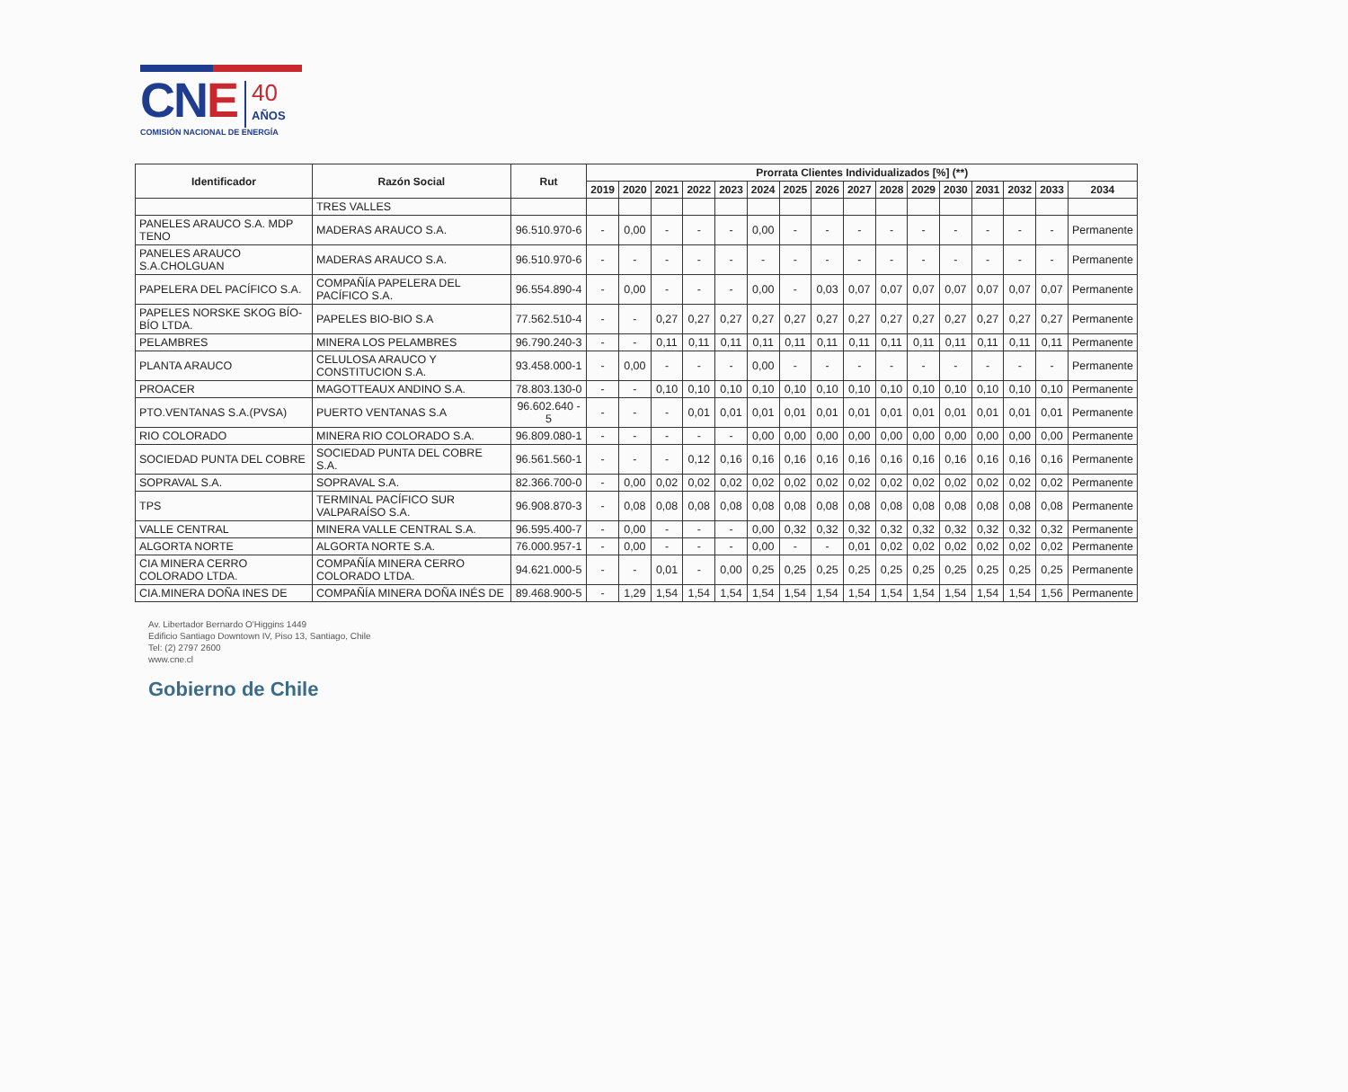CNE
40 AÑOS
COMISIÓN NACIONAL DE ENERGÍA
| Identificador | Razón Social | Rut | Prorrata Clientes Individualizados [%] (**) | | | | | | | | | | | | | | | |
| --- | --- | --- | --- | --- | --- | --- | --- | --- | --- | --- | --- | --- | --- | --- | --- | --- | --- | --- |
| | | | 2019 | 2020 | 2021 | 2022 | 2023 | 2024 | 2025 | 2026 | 2027 | 2028 | 2029 | 2030 | 2031 | 2032 | 2033 | 2034 |
| | TRES VALLES | | | | | | | | | | | | | | | | | |
| PANELES ARAUCO S.A. MDP TENO | MADERAS ARAUCO S.A. | 96.510.970-6 | - | 0,00 | - | - | - | 0,00 | - | - | - | - | - | - | - | - | - | Permanente |
| PANELES ARAUCO S.A.CHOLGUAN | MADERAS ARAUCO S.A. | 96.510.970-6 | - | - | - | - | - | - | - | - | - | - | - | - | - | - | - | Permanente |
| PAPELERA DEL PACÍFICO S.A. | COMPAÑÍA PAPELERA DEL PACÍFICO S.A. | 96.554.890-4 | - | 0,00 | - | - | - | 0,00 | - | 0,03 | 0,07 | 0,07 | 0,07 | 0,07 | 0,07 | 0,07 | 0,07 | Permanente |
| PAPELES NORSKE SKOG BÍO-BÍO LTDA. | PAPELES BIO-BIO S.A | 77.562.510-4 | - | - | 0,27 | 0,27 | 0,27 | 0,27 | 0,27 | 0,27 | 0,27 | 0,27 | 0,27 | 0,27 | 0,27 | 0,27 | 0,27 | Permanente |
| PELAMBRES | MINERA LOS PELAMBRES | 96.790.240-3 | - | - | 0,11 | 0,11 | 0,11 | 0,11 | 0,11 | 0,11 | 0,11 | 0,11 | 0,11 | 0,11 | 0,11 | 0,11 | 0,11 | Permanente |
| PLANTA ARAUCO | CELULOSA ARAUCO Y CONSTITUCION S.A. | 93.458.000-1 | - | 0,00 | - | - | - | 0,00 | - | - | - | - | - | - | - | - | - | Permanente |
| PROACER | MAGOTTEAUX ANDINO S.A. | 78.803.130-0 | - | - | 0,10 | 0,10 | 0,10 | 0,10 | 0,10 | 0,10 | 0,10 | 0,10 | 0,10 | 0,10 | 0,10 | 0,10 | 0,10 | Permanente |
| PTO.VENTANAS S.A.(PVSA) | PUERTO VENTANAS S.A | 96.602.640 - 5 | - | - | - | 0,01 | 0,01 | 0,01 | 0,01 | 0,01 | 0,01 | 0,01 | 0,01 | 0,01 | 0,01 | 0,01 | 0,01 | Permanente |
| RIO COLORADO | MINERA RIO COLORADO S.A. | 96.809.080-1 | - | - | - | - | - | 0,00 | 0,00 | 0,00 | 0,00 | 0,00 | 0,00 | 0,00 | 0,00 | 0,00 | 0,00 | Permanente |
| SOCIEDAD PUNTA DEL COBRE | SOCIEDAD PUNTA DEL COBRE S.A. | 96.561.560-1 | - | - | - | 0,12 | 0,16 | 0,16 | 0,16 | 0,16 | 0,16 | 0,16 | 0,16 | 0,16 | 0,16 | 0,16 | 0,16 | Permanente |
| SOPRAVAL S.A. | SOPRAVAL S.A. | 82.366.700-0 | - | 0,00 | 0,02 | 0,02 | 0,02 | 0,02 | 0,02 | 0,02 | 0,02 | 0,02 | 0,02 | 0,02 | 0,02 | 0,02 | 0,02 | Permanente |
| TPS | TERMINAL PACÍFICO SUR VALPARAÍSO S.A. | 96.908.870-3 | - | 0,08 | 0,08 | 0,08 | 0,08 | 0,08 | 0,08 | 0,08 | 0,08 | 0,08 | 0,08 | 0,08 | 0,08 | 0,08 | 0,08 | Permanente |
| VALLE CENTRAL | MINERA VALLE CENTRAL S.A. | 96.595.400-7 | - | 0,00 | - | - | - | 0,00 | 0,32 | 0,32 | 0,32 | 0,32 | 0,32 | 0,32 | 0,32 | 0,32 | 0,32 | Permanente |
| ALGORTA NORTE | ALGORTA NORTE S.A. | 76.000.957-1 | - | 0,00 | - | - | - | 0,00 | - | - | 0,01 | 0,02 | 0,02 | 0,02 | 0,02 | 0,02 | 0,02 | Permanente |
| CIA MINERA CERRO COLORADO LTDA. | COMPAÑÍA MINERA CERRO COLORADO LTDA. | 94.621.000-5 | - | - | 0,01 | - | 0,00 | 0,25 | 0,25 | 0,25 | 0,25 | 0,25 | 0,25 | 0,25 | 0,25 | 0,25 | 0,25 | Permanente |
| CIA.MINERA DOÑA INES DE | COMPAÑÍA MINERA DOÑA INÉS DE | 89.468.900-5 | - | 1,29 | 1,54 | 1,54 | 1,54 | 1,54 | 1,54 | 1,54 | 1,54 | 1,54 | 1,54 | 1,54 | 1,54 | 1,54 | 1,56 | Permanente |
Av. Libertador Bernardo O'Higgins 1449
Edificio Santiago Downtown IV, Piso 13, Santiago, Chile
Tel: (2) 2797 2600
www.cne.cl
Gobierno de Chile